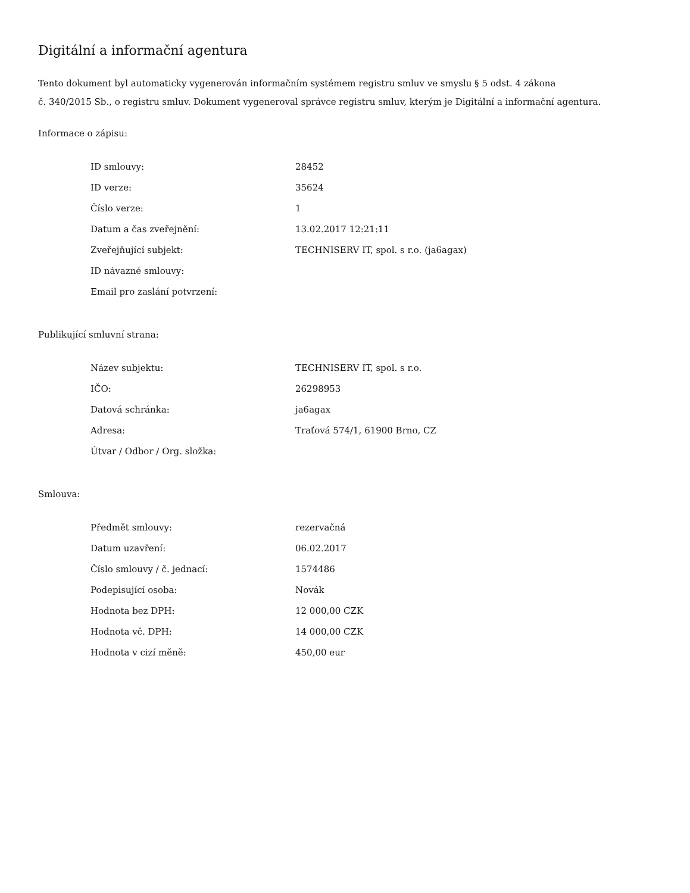Digitální a informační agentura
Tento dokument byl automaticky vygenerován informačním systémem registru smluv ve smyslu § 5 odst. 4 zákona
č. 340/2015 Sb., o registru smluv. Dokument vygeneroval správce registru smluv, kterým je Digitální a informační agentura.
Informace o zápisu:
| ID smlouvy: | 28452 |
| ID verze: | 35624 |
| Číslo verze: | 1 |
| Datum a čas zveřejnění: | 13.02.2017 12:21:11 |
| Zveřejňující subjekt: | TECHNISERV IT, spol. s r.o. (ja6agax) |
| ID návazné smlouvy: | |
| Email pro zaslání potvrzení: | |
Publikující smluvní strana:
| Název subjektu: | TECHNISERV IT, spol. s r.o. |
| IČO: | 26298953 |
| Datová schránka: | ja6agax |
| Adresa: | Traťová 574/1, 61900 Brno, CZ |
| Útvar / Odbor / Org. složka: | |
Smlouva:
| Předmět smlouvy: | rezervačná |
| Datum uzavření: | 06.02.2017 |
| Číslo smlouvy / č. jednací: | 1574486 |
| Podepisující osoba: | Novák |
| Hodnota bez DPH: | 12 000,00 CZK |
| Hodnota vč. DPH: | 14 000,00 CZK |
| Hodnota v cizí měně: | 450,00 eur |